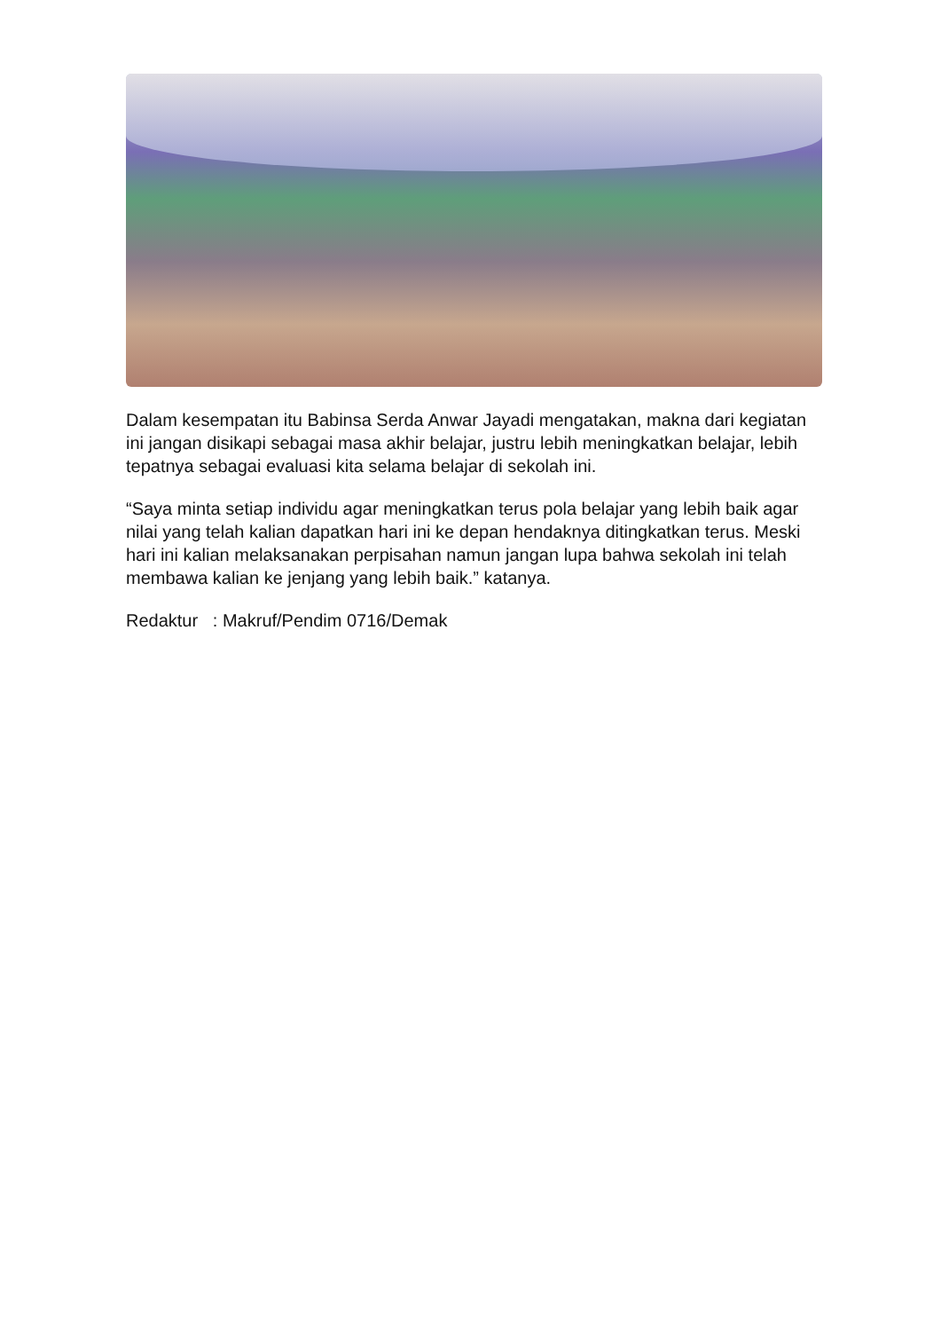Dalam kesempatan itu Babinsa Serda Anwar Jayadi mengatakan, makna dari kegiatan ini jangan disikapi sebagai masa akhir belajar, justru lebih meningkatkan belajar, lebih tepatnya sebagai evaluasi kita selama belajar di sekolah ini.
“Saya minta setiap individu agar meningkatkan terus pola belajar yang lebih baik agar nilai yang telah kalian dapatkan hari ini ke depan hendaknya ditingkatkan terus. Meski hari ini kalian melaksanakan perpisahan namun jangan lupa bahwa sekolah ini telah membawa kalian ke jenjang yang lebih baik.” katanya.
Redaktur : Makruf/Pendim 0716/Demak